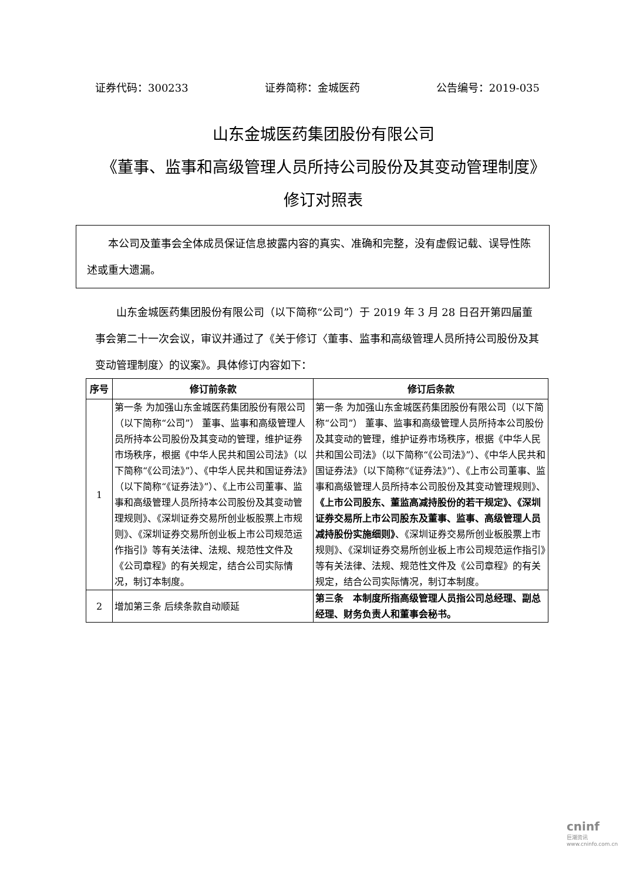证券代码：300233 证券简称：金城医药 公告编号：2019-035
山东金城医药集团股份有限公司
《董事、监事和高级管理人员所持公司股份及其变动管理制度》修订对照表
本公司及董事会全体成员保证信息披露内容的真实、准确和完整，没有虚假记载、误导性陈述或重大遗漏。
山东金城医药集团股份有限公司（以下简称“公司”）于 2019 年 3 月 28 日召开第四届董事会第二十一次会议，审议并通过了《关于修订〈董事、监事和高级管理人员所持公司股份及其变动管理制度〉的议案》。具体修订内容如下：
| 序号 | 修订前条款 | 修订后条款 |
| --- | --- | --- |
| 1 | 第一条 为加强山东金城医药集团股份有限公司（以下简称“公司”） 董事、监事和高级管理人员所持本公司股份及其变动的管理，维护证券市场秩序，根据《中华人民共和国公司法》（以下简称“《公司法》”）、《中华人民共和国证券法》（以下简称“《证券法》”）、《上市公司董事、监事和高级管理人员所持本公司股份及其变动管理规则》、《深圳证券交易所创业板股票上市规则》、《深圳证券交易所创业板上市公司规范运作指引》等有关法律、法规、规范性文件及《公司章程》的有关规定，结合公司实际情况，制订本制度。 | 第一条 为加强山东金城医药集团股份有限公司（以下简称“公司”） 董事、监事和高级管理人员所持本公司股份及其变动的管理，维护证券市场秩序，根据《中华人民共和国公司法》（以下简称“《公司法》”）、《中华人民共和国证券法》（以下简称“《证券法》”）、《上市公司董事、监事和高级管理人员所持本公司股份及其变动管理规则》、 《上市公司股东、董监高减持股份的若干规定》、《深圳证券交易所上市公司股东及董事、监事、高级管理人员减持股份实施细则》 、《深圳证券交易所创业板股票上市规则》、《深圳证券交易所创业板上市公司规范运作指引》等有关法律、法规、规范性文件及《公司章程》的有关规定，结合公司实际情况，制订本制度。 |
| 2 | 增加第三条 后续条款自动顺延 | 第三条 本制度所指高级管理人员指公司总经理、副总经理、财务负责人和董事会秘书。 |
cninf
巨潮资讯 www.cninfo.com.cn